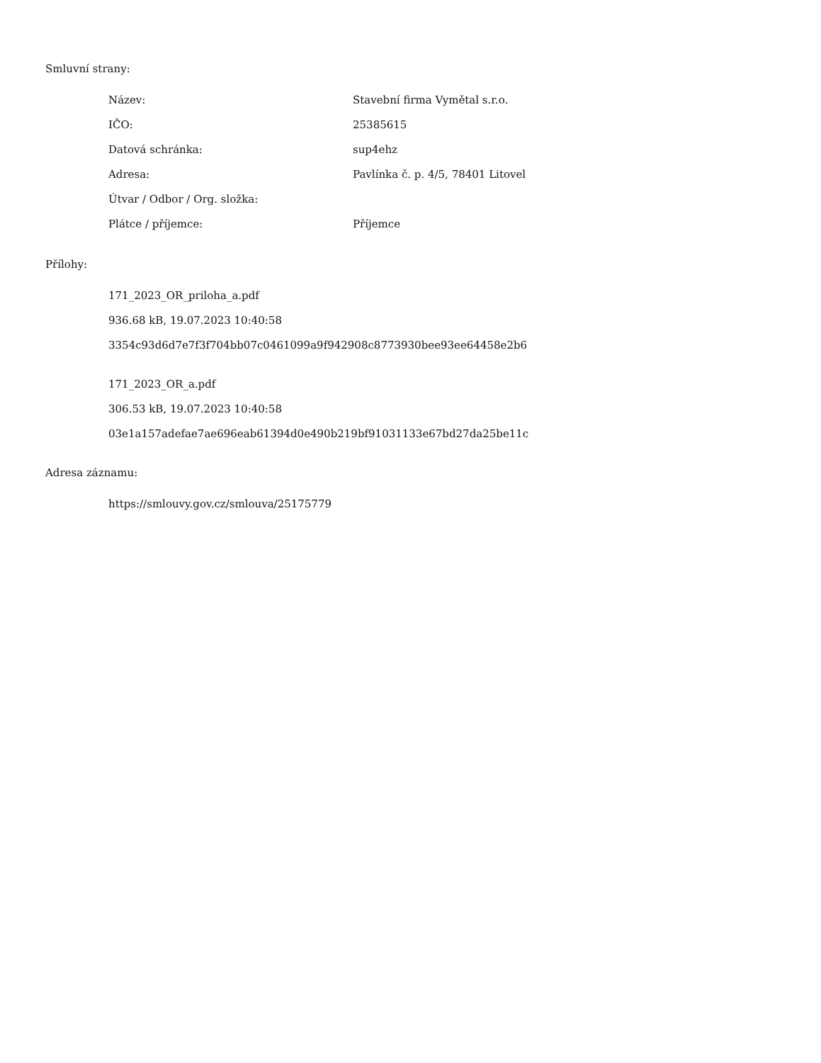Smluvní strany:
| Název: | Stavební firma Vymětal s.r.o. |
| IČO: | 25385615 |
| Datová schránka: | sup4ehz |
| Adresa: | Pavlínka č. p. 4/5, 78401 Litovel |
| Útvar / Odbor / Org. složka: | |
| Plátce / příjemce: | Příjemce |
Přílohy:
171_2023_OR_priloha_a.pdf
936.68 kB, 19.07.2023 10:40:58
3354c93d6d7e7f3f704bb07c0461099a9f942908c8773930bee93ee64458e2b6
171_2023_OR_a.pdf
306.53 kB, 19.07.2023 10:40:58
03e1a157adefae7ae696eab61394d0e490b219bf91031133e67bd27da25be11c
Adresa záznamu:
https://smlouvy.gov.cz/smlouva/25175779